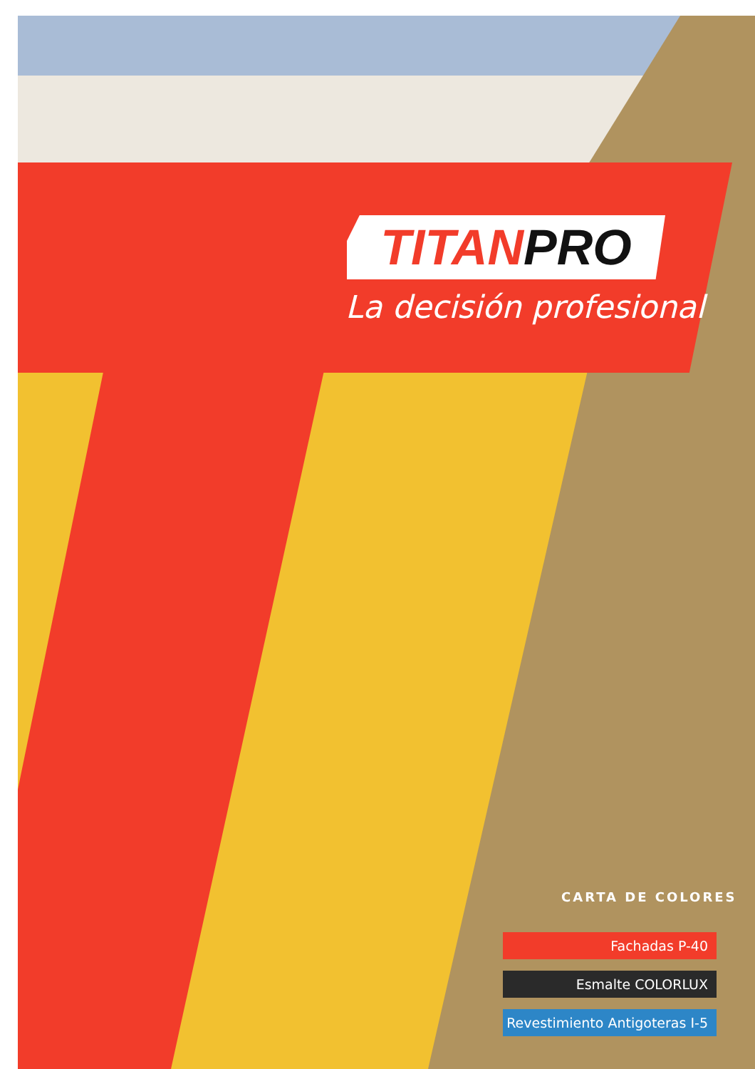TITAN PRO
La decisión profesional
CARTA DE COLORES
Fachadas P-40
Esmalte COLORLUX
Revestimiento Antigoteras I-5